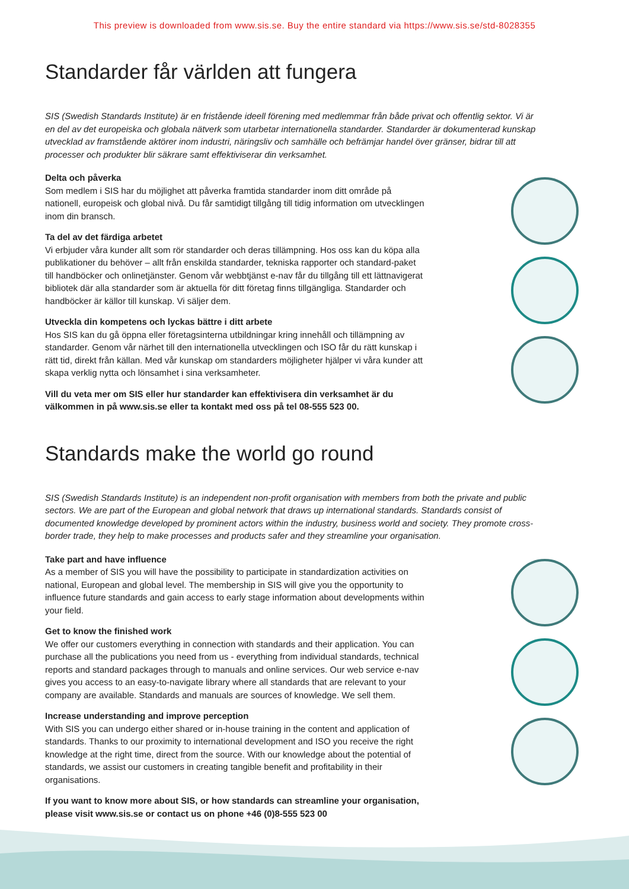This preview is downloaded from www.sis.se. Buy the entire standard via https://www.sis.se/std-8028355
Standarder får världen att fungera
SIS (Swedish Standards Institute) är en fristående ideell förening med medlemmar från både privat och offentlig sektor. Vi är en del av det europeiska och globala nätverk som utarbetar internationella standarder. Standarder är dokumenterad kunskap utvecklad av framstående aktörer inom industri, näringsliv och samhälle och befrämjar handel över gränser, bidrar till att processer och produkter blir säkrare samt effektiviserar din verksamhet.
Delta och påverka
Som medlem i SIS har du möjlighet att påverka framtida standarder inom ditt område på nationell, europeisk och global nivå. Du får samtidigt tillgång till tidig information om utvecklingen inom din bransch.
Ta del av det färdiga arbetet
Vi erbjuder våra kunder allt som rör standarder och deras tillämpning. Hos oss kan du köpa alla publikationer du behöver – allt från enskilda standarder, tekniska rapporter och standard-paket till handböcker och onlinetjänster. Genom vår webbtjänst e-nav får du tillgång till ett lättnavigerat bibliotek där alla standarder som är aktuella för ditt företag finns tillgängliga. Standarder och handböcker är källor till kunskap. Vi säljer dem.
Utveckla din kompetens och lyckas bättre i ditt arbete
Hos SIS kan du gå öppna eller företagsinterna utbildningar kring innehåll och tillämpning av standarder. Genom vår närhet till den internationella utvecklingen och ISO får du rätt kunskap i rätt tid, direkt från källan. Med vår kunskap om standarders möjligheter hjälper vi våra kunder att skapa verklig nytta och lönsamhet i sina verksamheter.
Vill du veta mer om SIS eller hur standarder kan effektivisera din verksamhet är du välkommen in på www.sis.se eller ta kontakt med oss på tel 08-555 523 00.
Standards make the world go round
SIS (Swedish Standards Institute) is an independent non-profit organisation with members from both the private and public sectors. We are part of the European and global network that draws up international standards. Standards consist of documented knowledge developed by prominent actors within the industry, business world and society. They promote cross-border trade, they help to make processes and products safer and they streamline your organisation.
Take part and have influence
As a member of SIS you will have the possibility to participate in standardization activities on national, European and global level. The membership in SIS will give you the opportunity to influence future standards and gain access to early stage information about developments within your field.
Get to know the finished work
We offer our customers everything in connection with standards and their application. You can purchase all the publications you need from us - everything from individual standards, technical reports and standard packages through to manuals and online services. Our web service e-nav gives you access to an easy-to-navigate library where all standards that are relevant to your company are available. Standards and manuals are sources of knowledge. We sell them.
Increase understanding and improve perception
With SIS you can undergo either shared or in-house training in the content and application of standards. Thanks to our proximity to international development and ISO you receive the right knowledge at the right time, direct from the source. With our knowledge about the potential of standards, we assist our customers in creating tangible benefit and profitability in their organisations.
If you want to know more about SIS, or how standards can streamline your organisation, please visit www.sis.se or contact us on phone +46 (0)8-555 523 00